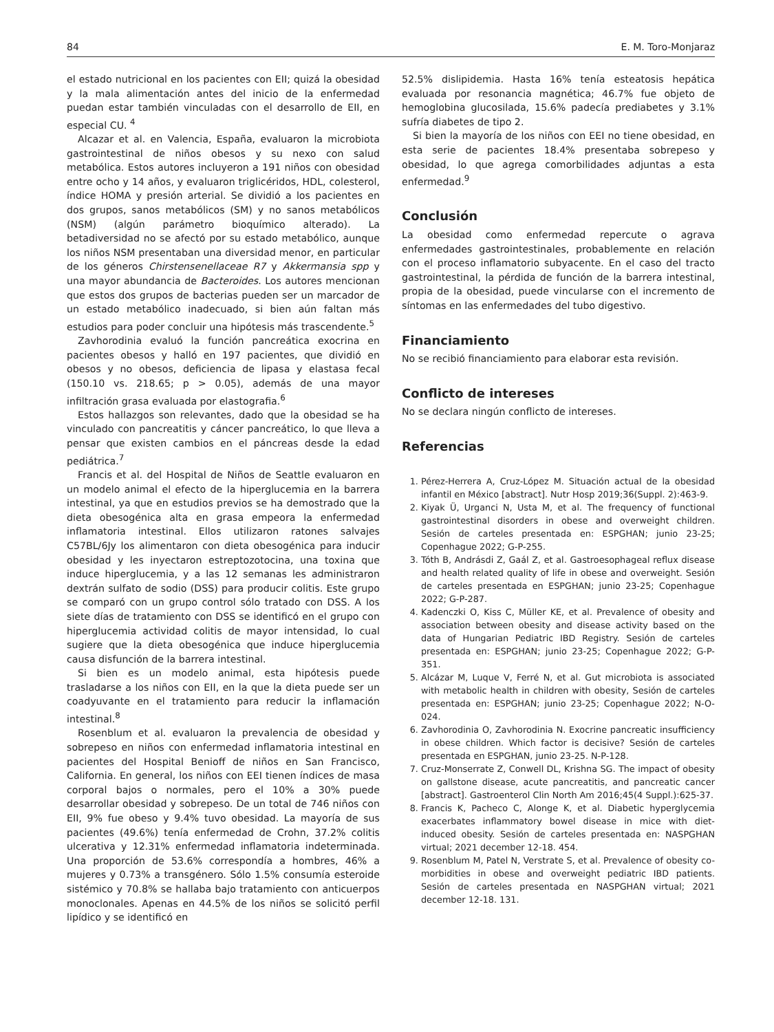84 E. M. Toro-Monjaraz
el estado nutricional en los pacientes con EII; quizá la obesidad y la mala alimentación antes del inicio de la enfermedad puedan estar también vinculadas con el desarrollo de EII, en especial CU. <sup>4</sup>
Alcazar et al. en Valencia, España, evaluaron la microbiota gastrointestinal de niños obesos y su nexo con salud metabólica. Estos autores incluyeron a 191 niños con obesidad entre ocho y 14 años, y evaluaron triglicéridos, HDL, colesterol, índice HOMA y presión arterial. Se dividió a los pacientes en dos grupos, sanos metabólicos (SM) y no sanos metabólicos (NSM) (algún parámetro bioquímico alterado). La betadiversidad no se afectó por su estado metabólico, aunque los niños NSM presentaban una diversidad menor, en particular de los géneros Chirstensenellaceae R7 y Akkermansia spp y una mayor abundancia de Bacteroides. Los autores mencionan que estos dos grupos de bacterias pueden ser un marcador de un estado metabólico inadecuado, si bien aún faltan más estudios para poder concluir una hipótesis más trascendente.<sup>5</sup>
Zavhorodinia evaluó la función pancreática exocrina en pacientes obesos y halló en 197 pacientes, que dividió en obesos y no obesos, deficiencia de lipasa y elastasa fecal (150.10 vs. 218.65; p > 0.05), además de una mayor infiltración grasa evaluada por elastografia.<sup>6</sup>
Estos hallazgos son relevantes, dado que la obesidad se ha vinculado con pancreatitis y cáncer pancreático, lo que lleva a pensar que existen cambios en el páncreas desde la edad pediátrica.<sup>7</sup>
Francis et al. del Hospital de Niños de Seattle evaluaron en un modelo animal el efecto de la hiperglucemia en la barrera intestinal, ya que en estudios previos se ha demostrado que la dieta obesogénica alta en grasa empeora la enfermedad inflamatoria intestinal. Ellos utilizaron ratones salvajes C57BL/6Jy los alimentaron con dieta obesogénica para inducir obesidad y les inyectaron estreptozotocina, una toxina que induce hiperglucemia, y a las 12 semanas les administraron dextrán sulfato de sodio (DSS) para producir colitis. Este grupo se comparó con un grupo control sólo tratado con DSS. A los siete días de tratamiento con DSS se identificó en el grupo con hiperglucemia actividad colitis de mayor intensidad, lo cual sugiere que la dieta obesogénica que induce hiperglucemia causa disfunción de la barrera intestinal.
Si bien es un modelo animal, esta hipótesis puede trasladarse a los niños con EII, en la que la dieta puede ser un coadyuvante en el tratamiento para reducir la inflamación intestinal.<sup>8</sup>
Rosenblum et al. evaluaron la prevalencia de obesidad y sobrepeso en niños con enfermedad inflamatoria intestinal en pacientes del Hospital Benioff de niños en San Francisco, California. En general, los niños con EEI tienen índices de masa corporal bajos o normales, pero el 10% a 30% puede desarrollar obesidad y sobrepeso. De un total de 746 niños con EII, 9% fue obeso y 9.4% tuvo obesidad. La mayoría de sus pacientes (49.6%) tenía enfermedad de Crohn, 37.2% colitis ulcerativa y 12.31% enfermedad inflamatoria indeterminada. Una proporción de 53.6% correspondía a hombres, 46% a mujeres y 0.73% a transgénero. Sólo 1.5% consumía esteroide sistémico y 70.8% se hallaba bajo tratamiento con anticuerpos monoclonales. Apenas en 44.5% de los niños se solicitó perfil lipídico y se identificó en
52.5% dislipidemia. Hasta 16% tenía esteatosis hepática evaluada por resonancia magnética; 46.7% fue objeto de hemoglobina glucosilada, 15.6% padecía prediabetes y 3.1% sufría diabetes de tipo 2.
Si bien la mayoría de los niños con EEI no tiene obesidad, en esta serie de pacientes 18.4% presentaba sobrepeso y obesidad, lo que agrega comorbilidades adjuntas a esta enfermedad.<sup>9</sup>
Conclusión
La obesidad como enfermedad repercute o agrava enfermedades gastrointestinales, probablemente en relación con el proceso inflamatorio subyacente. En el caso del tracto gastrointestinal, la pérdida de función de la barrera intestinal, propia de la obesidad, puede vincularse con el incremento de síntomas en las enfermedades del tubo digestivo.
Financiamiento
No se recibió financiamiento para elaborar esta revisión.
Conflicto de intereses
No se declara ningún conflicto de intereses.
Referencias
1. Pérez-Herrera A, Cruz-López M. Situación actual de la obesidad infantil en México [abstract]. Nutr Hosp 2019;36(Suppl. 2):463-9.
2. Kiyak Ü, Urganci N, Usta M, et al. The frequency of functional gastrointestinal disorders in obese and overweight children. Sesión de carteles presentada en: ESPGHAN; junio 23-25; Copenhague 2022; G-P-255.
3. Tóth B, Andrásdi Z, Gaál Z, et al. Gastroesophageal reflux disease and health related quality of life in obese and overweight. Sesión de carteles presentada en ESPGHAN; junio 23-25; Copenhague 2022; G-P-287.
4. Kadenczki O, Kiss C, Müller KE, et al. Prevalence of obesity and association between obesity and disease activity based on the data of Hungarian Pediatric IBD Registry. Sesión de carteles presentada en: ESPGHAN; junio 23-25; Copenhague 2022; G-P-351.
5. Alcázar M, Luque V, Ferré N, et al. Gut microbiota is associated with metabolic health in children with obesity, Sesión de carteles presentada en: ESPGHAN; junio 23-25; Copenhague 2022; N-O-024.
6. Zavhorodinia O, Zavhorodinia N. Exocrine pancreatic insufficiency in obese children. Which factor is decisive? Sesión de carteles presentada en ESPGHAN, junio 23-25. N-P-128.
7. Cruz-Monserrate Z, Conwell DL, Krishna SG. The impact of obesity on gallstone disease, acute pancreatitis, and pancreatic cancer [abstract]. Gastroenterol Clin North Am 2016;45(4 Suppl.):625-37.
8. Francis K, Pacheco C, Alonge K, et al. Diabetic hyperglycemia exacerbates inflammatory bowel disease in mice with diet-induced obesity. Sesión de carteles presentada en: NASPGHAN virtual; 2021 december 12-18. 454.
9. Rosenblum M, Patel N, Verstrate S, et al. Prevalence of obesity co-morbidities in obese and overweight pediatric IBD patients. Sesión de carteles presentada en NASPGHAN virtual; 2021 december 12-18. 131.